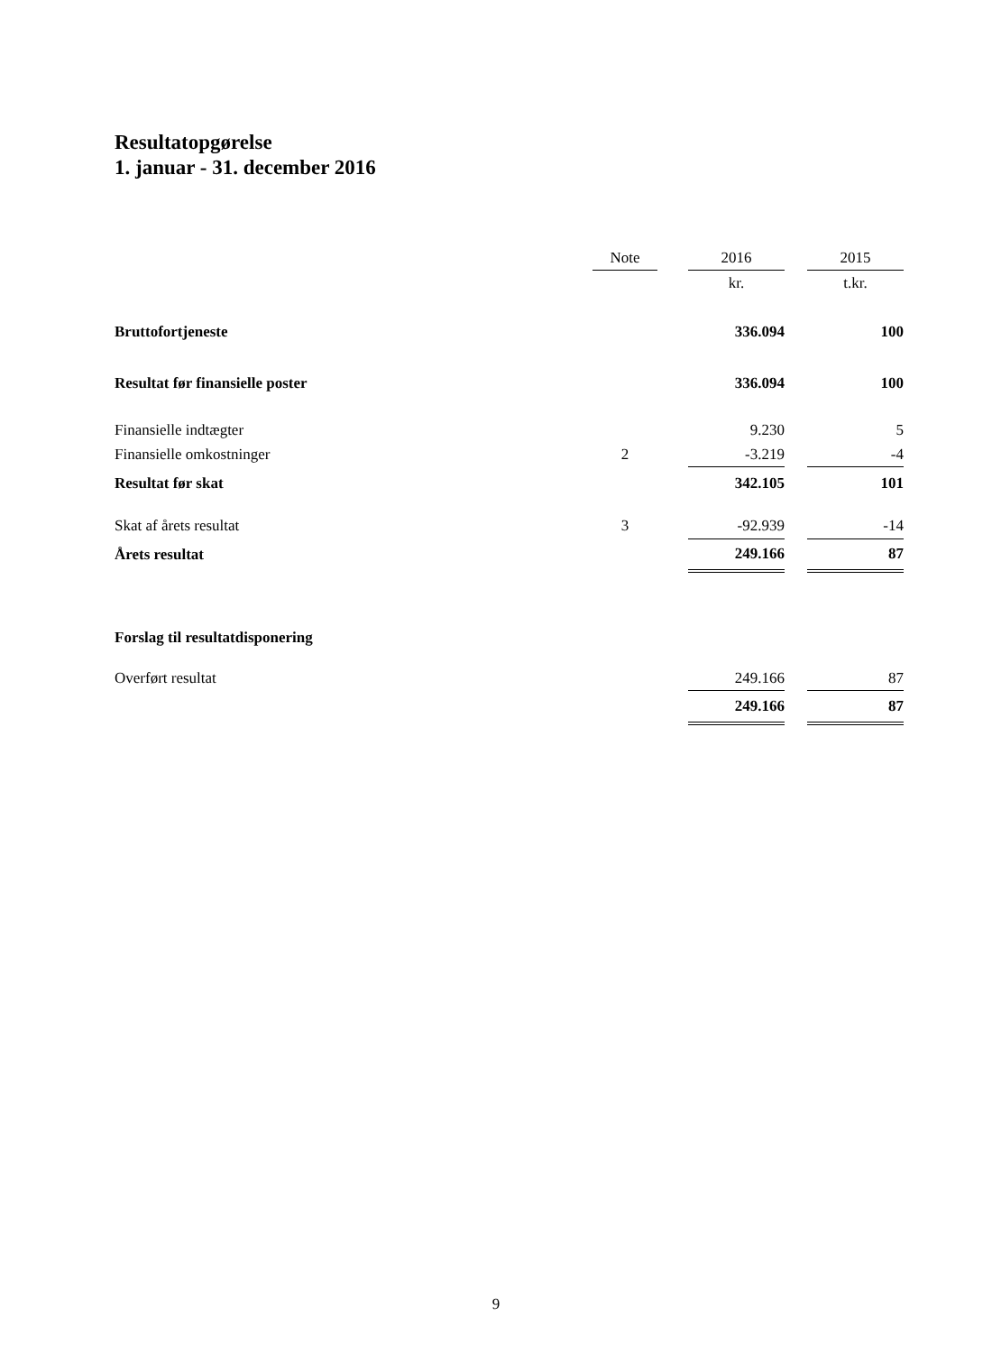Resultatopgørelse
1. januar - 31. december 2016
| | Note | | 2016 | | 2015 |
| --- | --- | --- | --- | --- | --- |
| | | | kr. | | t.kr. |
| Bruttofortjeneste | | | 336.094 | | 100 |
| Resultat før finansielle poster | | | 336.094 | | 100 |
| Finansielle indtægter | | | 9.230 | | 5 |
| Finansielle omkostninger | 2 | | -3.219 | | -4 |
| Resultat før skat | | | 342.105 | | 101 |
| Skat af årets resultat | 3 | | -92.939 | | -14 |
| Årets resultat | | | 249.166 | | 87 |
| Forslag til resultatdisponering | | | | | |
| Overført resultat | | | 249.166 | | 87 |
| | | | 249.166 | | 87 |
9